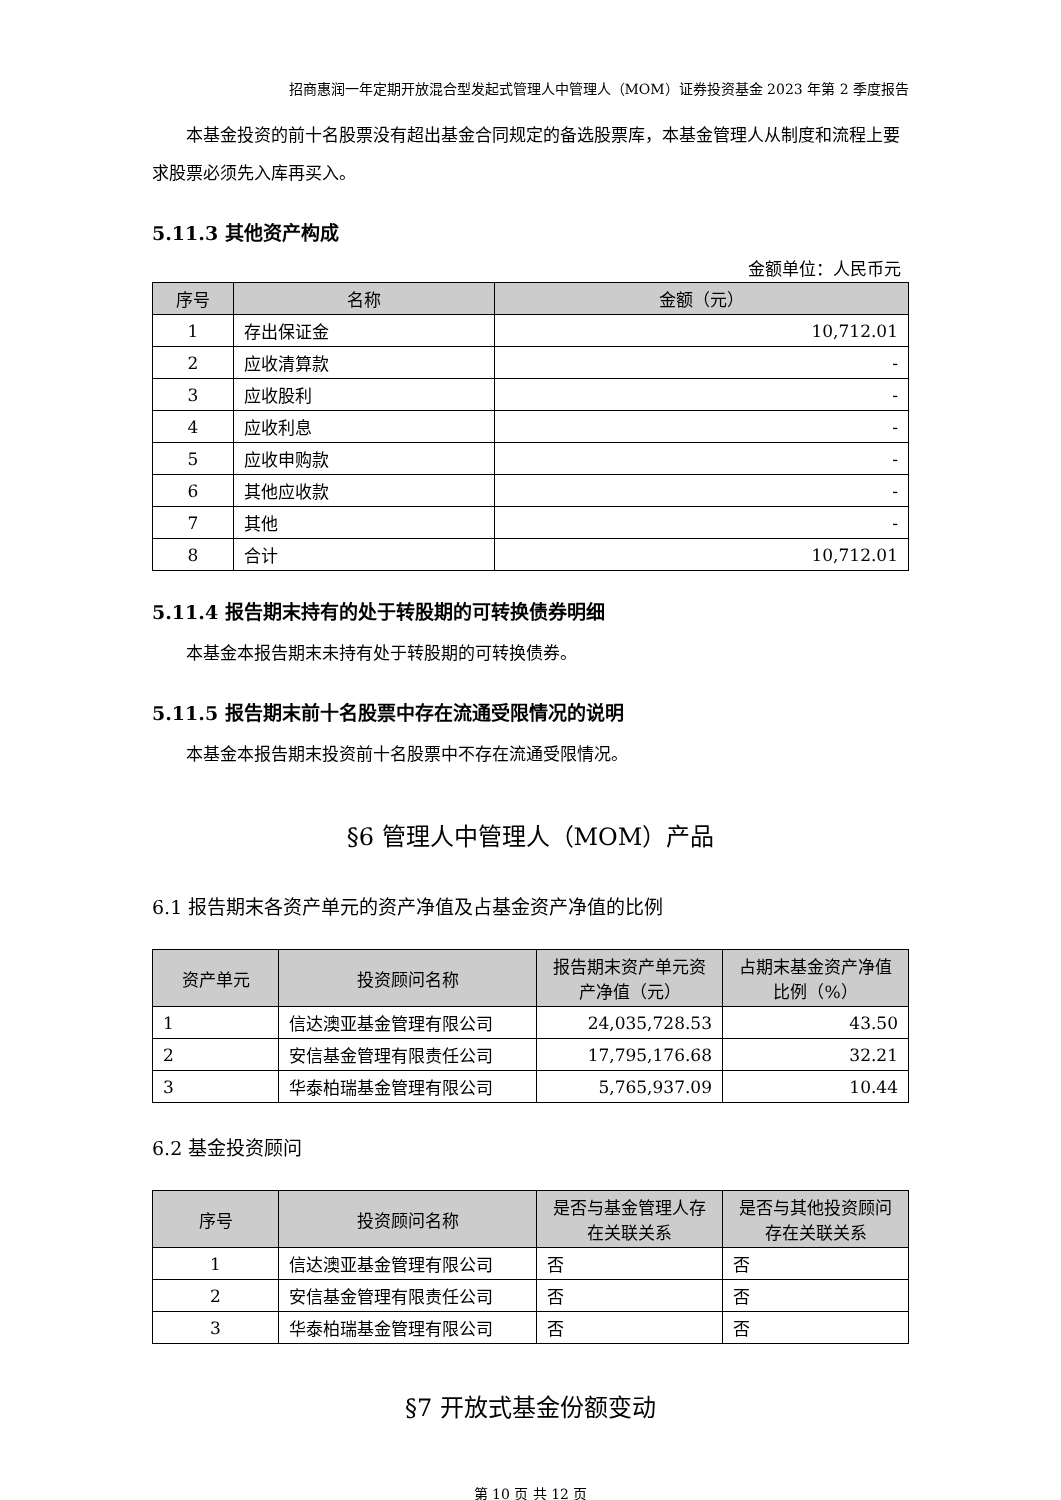招商惠润一年定期开放混合型发起式管理人中管理人（MOM）证券投资基金 2023 年第 2 季度报告
本基金投资的前十名股票没有超出基金合同规定的备选股票库，本基金管理人从制度和流程上要求股票必须先入库再买入。
5.11.3 其他资产构成
金额单位：人民币元
| 序号 | 名称 | 金额（元） |
| --- | --- | --- |
| 1 | 存出保证金 | 10,712.01 |
| 2 | 应收清算款 | - |
| 3 | 应收股利 | - |
| 4 | 应收利息 | - |
| 5 | 应收申购款 | - |
| 6 | 其他应收款 | - |
| 7 | 其他 | - |
| 8 | 合计 | 10,712.01 |
5.11.4 报告期末持有的处于转股期的可转换债券明细
本基金本报告期末未持有处于转股期的可转换债券。
5.11.5 报告期末前十名股票中存在流通受限情况的说明
本基金本报告期末投资前十名股票中不存在流通受限情况。
§6 管理人中管理人（MOM）产品
6.1 报告期末各资产单元的资产净值及占基金资产净值的比例
| 资产单元 | 投资顾问名称 | 报告期末资产单元资产净值（元） | 占期末基金资产净值比例（%） |
| --- | --- | --- | --- |
| 1 | 信达澳亚基金管理有限公司 | 24,035,728.53 | 43.50 |
| 2 | 安信基金管理有限责任公司 | 17,795,176.68 | 32.21 |
| 3 | 华泰柏瑞基金管理有限公司 | 5,765,937.09 | 10.44 |
6.2 基金投资顾问
| 序号 | 投资顾问名称 | 是否与基金管理人存在关联关系 | 是否与其他投资顾问存在关联关系 |
| --- | --- | --- | --- |
| 1 | 信达澳亚基金管理有限公司 | 否 | 否 |
| 2 | 安信基金管理有限责任公司 | 否 | 否 |
| 3 | 华泰柏瑞基金管理有限公司 | 否 | 否 |
§7 开放式基金份额变动
第 10 页 共 12 页